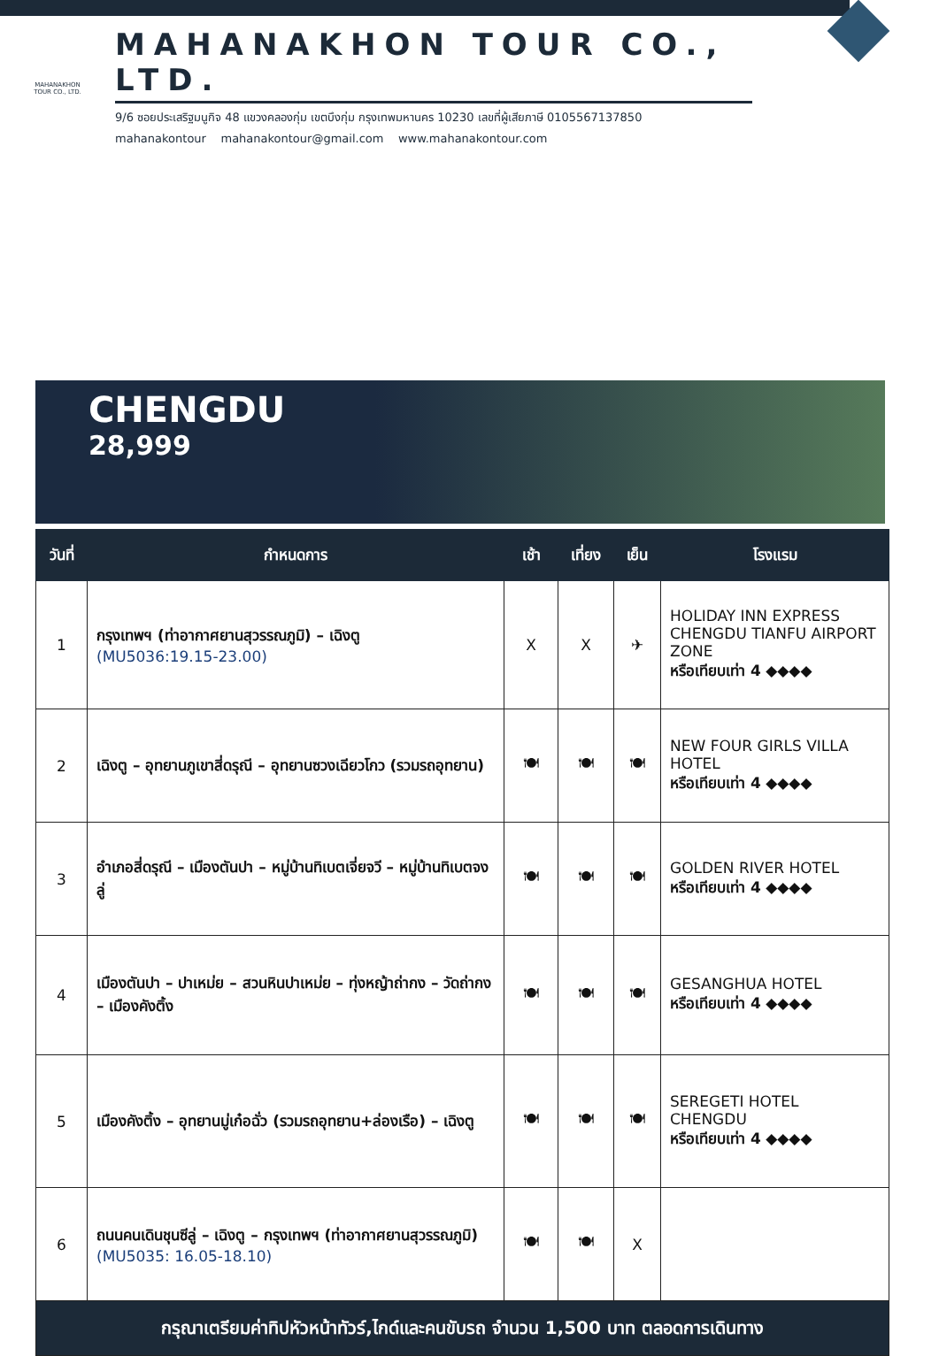MAHANAKHON
TOUR CO., LTD.
MAHANAKHON TOUR CO., LTD.
9/6 ซอยประเสริฐมนูกิจ 48 แขวงคลองกุ่ม เขตบึงกุ่ม กรุงเทพมหานคร 10230 เลขที่ผู้เสียภาษี 0105567137850
mahanakontour mahanakontour@gmail.com www.mahanakontour.com
CHENGDU
28,999
| วันที่ | กำหนดการ | เช้า | เที่ยง | เย็น | โรงแรม |
| --- | --- | --- | --- | --- | --- |
| 1 | กรุงเทพฯ (ท่าอากาศยานสุวรรณภูมิ) – เฉิงตู (MU5036:19.15-23.00) | X | X | ✈ | HOLIDAY INN EXPRESS CHENGDU TIANFU AIRPORT ZONE หรือเทียบเท่า 4 ◆◆◆◆ |
| 2 | เฉิงตู – อุทยานภูเขาสี่ดรุณี – อุทยานซวงเฉียวโกว (รวมรถอุทยาน) | 🍽 | 🍽 | 🍽 | NEW FOUR GIRLS VILLA HOTEL หรือเทียบเท่า 4 ◆◆◆◆ |
| 3 | อำเภอสี่ดรุณี – เมืองตันปา – หมู่บ้านทิเบตเจี่ยจวี – หมู่บ้านทิเบตจงลู่ | 🍽 | 🍽 | 🍽 | GOLDEN RIVER HOTEL หรือเทียบเท่า 4 ◆◆◆◆ |
| 4 | เมืองตันปา – ปาเหม่ย – สวนหินปาเหม่ย – ทุ่งหญ้าถ่ากง – วัดถ่ากง – เมืองคังติ้ง | 🍽 | 🍽 | 🍽 | GESANGHUA HOTEL หรือเทียบเท่า 4 ◆◆◆◆ |
| 5 | เมืองคังติ้ง – อุทยานมู่เก๋อฉั่ว (รวมรถอุทยาน+ล่องเรือ) – เฉิงตู | 🍽 | 🍽 | 🍽 | SEREGETI HOTEL CHENGDU หรือเทียบเท่า 4 ◆◆◆◆ |
| 6 | ถนนคนเดินชุนซีลู่ – เฉิงตู – กรุงเทพฯ (ท่าอากาศยานสุวรรณภูมิ) (MU5035: 16.05-18.10) | 🍽 | 🍽 | X | |
| กรุณาเตรียมค่าทิปหัวหน้าทัวร์,ไกด์และคนขับรถ จำนวน 1,500 บาท ตลอดการเดินทาง | | | | | |